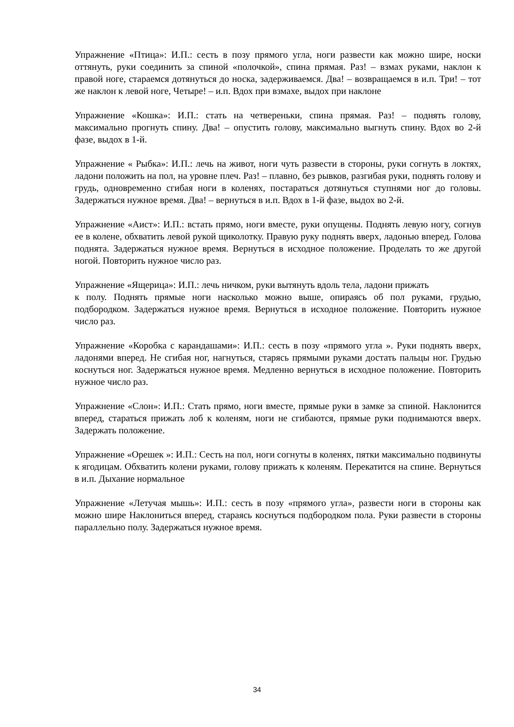Упражнение «Птица»: И.П.: сесть в позу прямого угла, ноги развести как можно шире, носки оттянуть, руки соединить за спиной «полочкой», спина прямая. Раз! – взмах руками, наклон к правой ноге, стараемся дотянуться до носка, задерживаемся. Два! – возвращаемся в и.п. Три! – тот же наклон к левой ноге, Четыре! – и.п. Вдох при взмахе, выдох при наклоне
Упражнение «Кошка»: И.П.: стать на четвереньки, спина прямая. Раз! – поднять голову, максимально прогнуть спину. Два! – опустить голову, максимально выгнуть спину. Вдох во 2-й фазе, выдох в 1-й.
Упражнение « Рыбка»: И.П.: лечь на живот, ноги чуть развести в стороны, руки согнуть в локтях, ладони положить на пол, на уровне плеч. Раз! – плавно, без рывков, разгибая руки, поднять голову и грудь, одновременно сгибая ноги в коленях, постараться дотянуться ступнями ног до головы. Задержаться нужное время. Два! – вернуться в и.п. Вдох в 1-й фазе, выдох во 2-й.
Упражнение «Аист»: И.П.: встать прямо, ноги вместе, руки опущены. Поднять левую ногу, согнув ее в колене, обхватить левой рукой щиколотку. Правую руку поднять вверх, ладонью вперед. Голова поднята. Задержаться нужное время. Вернуться в исходное положение. Проделать то же другой ногой. Повторить нужное число раз.
Упражнение «Ящерица»: И.П.: лечь ничком, руки вытянуть вдоль тела, ладони прижать
к полу. Поднять прямые ноги насколько можно выше, опираясь об пол руками, грудью, подбородком. Задержаться нужное время. Вернуться в исходное положение. Повторить нужное число раз.
Упражнение «Коробка с карандашами»: И.П.: сесть в позу «прямого угла ». Руки поднять вверх, ладонями вперед. Не сгибая ног, нагнуться, старясь прямыми руками достать пальцы ног. Грудью коснуться ног. Задержаться нужное время. Медленно вернуться в исходное положение. Повторить нужное число раз.
Упражнение «Слон»: И.П.: Стать прямо, ноги вместе, прямые руки в замке за спиной. Наклонится вперед, стараться прижать лоб к коленям, ноги не сгибаются, прямые руки поднимаются вверх. Задержать положение.
Упражнение «Орешек »: И.П.: Сесть на пол, ноги согнуты в коленях, пятки максимально подвинуты к ягодицам. Обхватить колени руками, голову прижать к коленям. Перекатится на спине. Вернуться в и.п. Дыхание нормальное
Упражнение «Летучая мышь»: И.П.: сесть в позу «прямого угла», развести ноги в стороны как можно шире Наклониться вперед, стараясь коснуться подбородком пола. Руки развести в стороны параллельно полу. Задержаться нужное время.
34